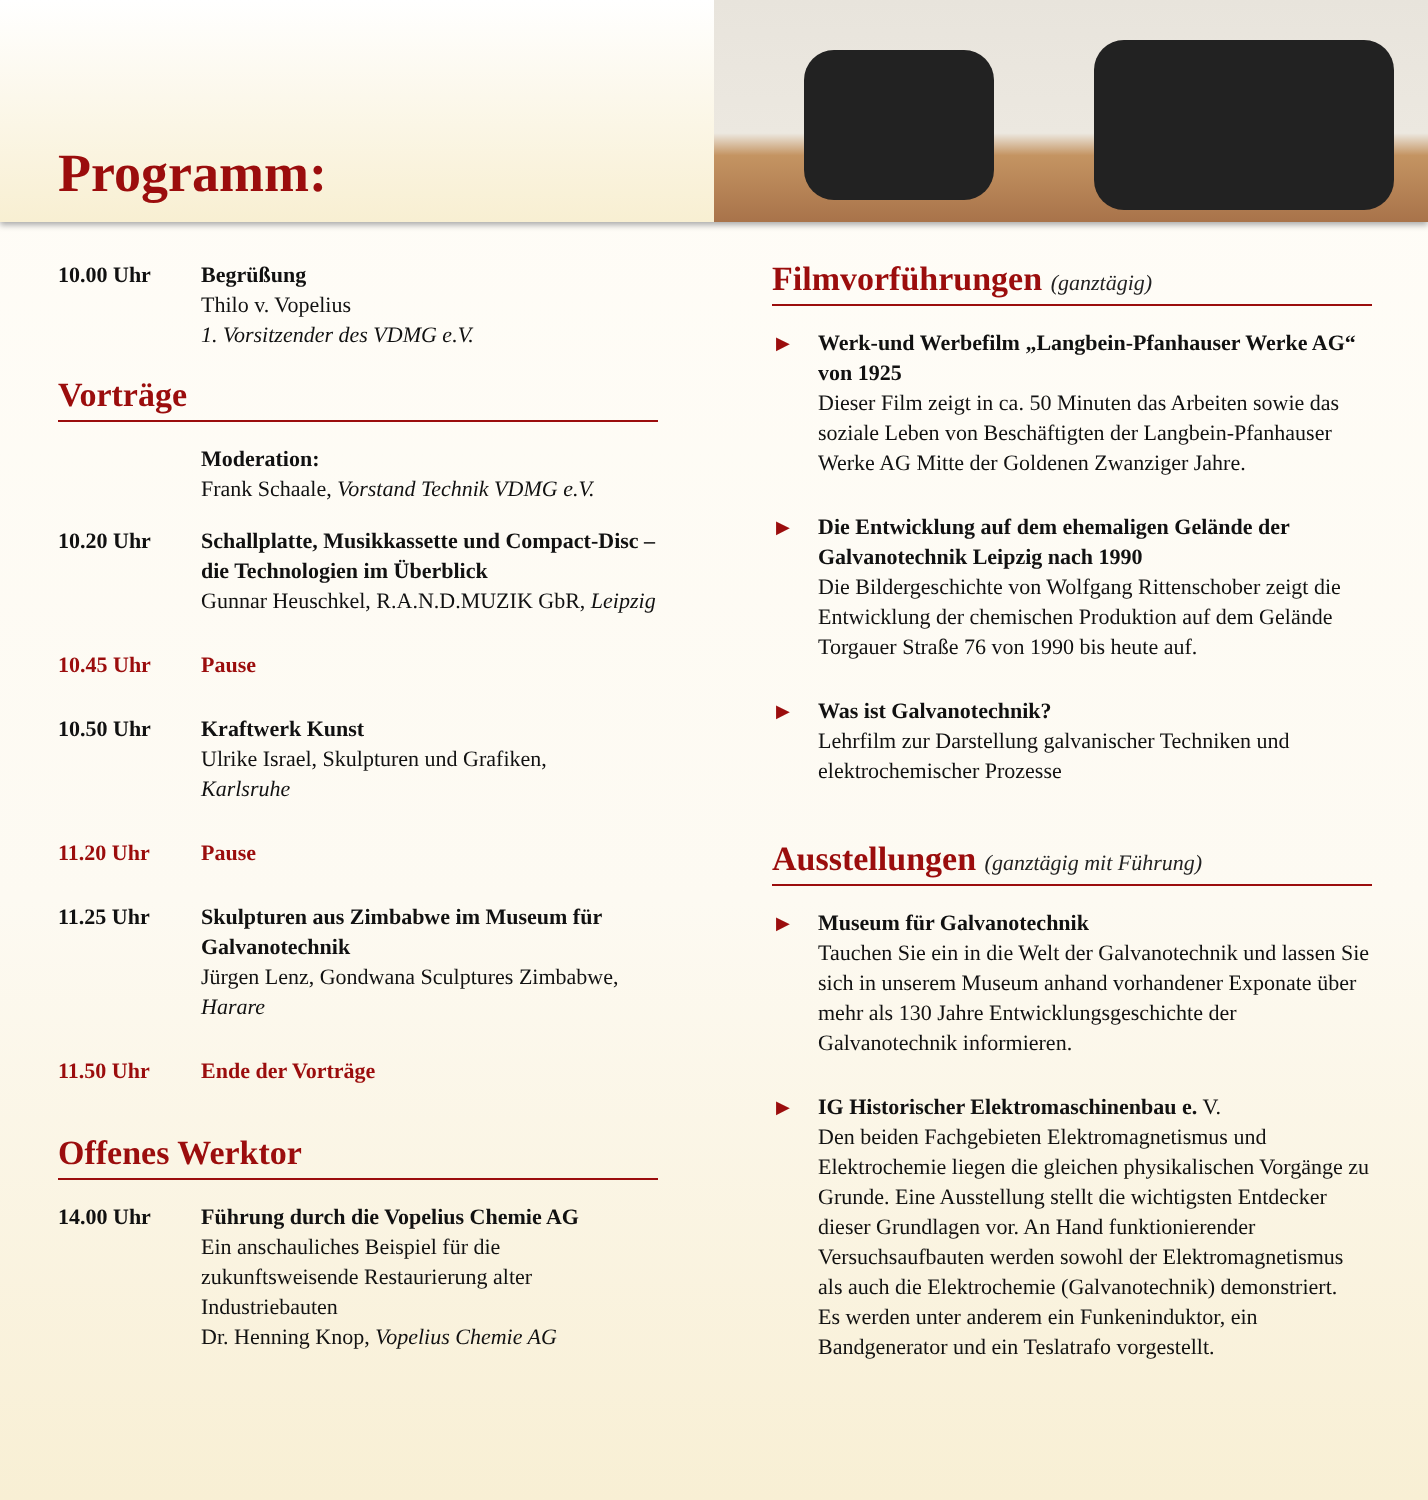Programm:
10.00 Uhr Begrüßung
Thilo v. Vopelius
1. Vorsitzender des VDMG e.V.
Vorträge
Moderation:
Frank Schaale, Vorstand Technik VDMG e.V.
10.20 Uhr Schallplatte, Musikkassette und Compact-Disc – die Technologien im Überblick
Gunnar Heuschkel, R.A.N.D.MUZIK GbR, Leipzig
10.45 Uhr Pause
10.50 Uhr Kraftwerk Kunst
Ulrike Israel, Skulpturen und Grafiken,
Karlsruhe
11.20 Uhr Pause
11.25 Uhr Skulpturen aus Zimbabwe im Museum für Galvanotechnik
Jürgen Lenz, Gondwana Sculptures Zimbabwe, Harare
11.50 Uhr Ende der Vorträge
Offenes Werktor
14.00 Uhr Führung durch die Vopelius Chemie AG
Ein anschauliches Beispiel für die zukunftsweisende Restaurierung alter Industriebauten
Dr. Henning Knop, Vopelius Chemie AG
Filmvorführungen (ganztägig)
▶
Werk-und Werbefilm „Langbein-Pfanhauser Werke AG“ von 1925
Dieser Film zeigt in ca. 50 Minuten das Arbeiten sowie das soziale Leben von Beschäftigten der Langbein-Pfanhauser Werke AG Mitte der Goldenen Zwanziger Jahre.
▶
Die Entwicklung auf dem ehemaligen Gelände der Galvanotechnik Leipzig nach 1990
Die Bildergeschichte von Wolfgang Rittenschober zeigt die Entwicklung der chemischen Produktion auf dem Gelände Torgauer Straße 76 von 1990 bis heute auf.
▶
Was ist Galvanotechnik?
Lehrfilm zur Darstellung galvanischer Techniken und elektrochemischer Prozesse
Ausstellungen (ganztägig mit Führung)
▶
Museum für Galvanotechnik
Tauchen Sie ein in die Welt der Galvanotechnik und lassen Sie sich in unserem Museum anhand vorhandener Exponate über mehr als 130 Jahre Entwicklungsgeschichte der Galvanotechnik informieren.
▶
IG Historischer Elektromaschinenbau e. V.
Den beiden Fachgebieten Elektromagnetismus und Elektrochemie liegen die gleichen physikalischen Vorgänge zu Grunde. Eine Ausstellung stellt die wichtigsten Entdecker dieser Grundlagen vor. An Hand funktionierender Versuchsaufbauten werden sowohl der Elektromagnetismus als auch die Elektrochemie (Galvanotechnik) demonstriert.
Es werden unter anderem ein Funkeninduktor, ein Bandgenerator und ein Teslatrafo vorgestellt.